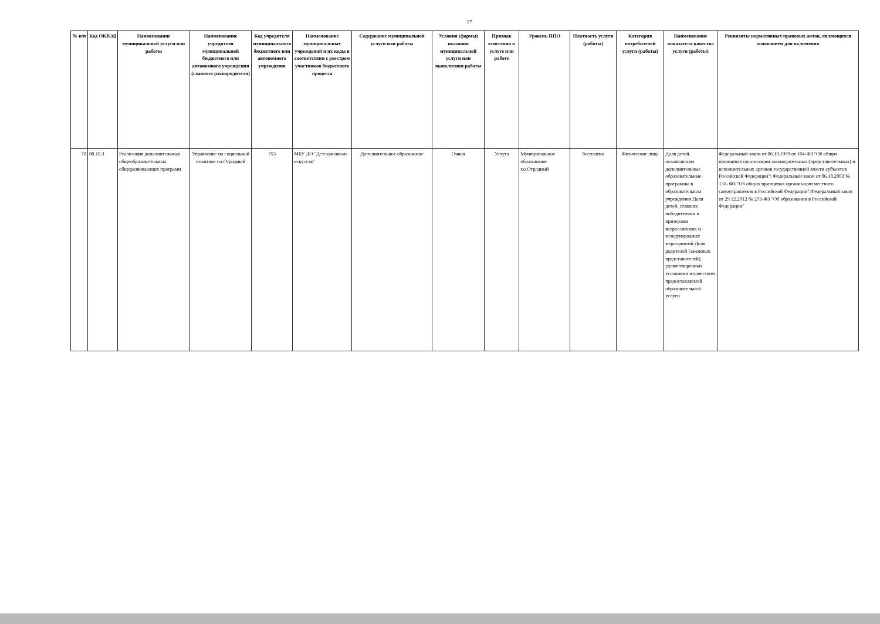17
| № п/п | Код ОКВЭД | Наименование муниципальной услуги или работы | Наименование учредителя муниципальной бюджетного или автономного учреждения (главного распорядителя) | Код учредителя муниципального бюджетного или автономного учреждения | Наименование муниципальных учреждений и их коды в соответствии с реестром участников бюджетного процесса | Содержание муниципальной услуги или работы | Условия (формы) оказания муниципальной услуги или выполнения работы | Признак отнесения к услуге или работе | Уровень ППО | Платность услуги (работы) | Категория потребителей услуги (работы) | Наименование показателя качества услуги (работы) | Реквизиты нормативных правовых актов, являющихся основанием для включения |
| --- | --- | --- | --- | --- | --- | --- | --- | --- | --- | --- | --- | --- | --- |
| 70 | 80.10.3 | Реализация дополнительных общеобразовательных общеразвивающих программ | Управление по социальной политике г.о.Отрадный | 753 | МБУ ДО "Детская школа искусств" | Дополнительное образование | Очная | Услуга | Муниципальное образование г.о.Отрадный | бесплатно | Физические лица | Доля детей, осваивающих дополнительные образовательные программы в образовательном учреждении;Доля детей, ставших победителями и призерами всероссийских и международных мероприятий Доля родителей (законных представителей), удовлетворенных условиями и качеством предоставляемой образовательной услуги | Федеральный закон от 06.10.1999 от 184-ФЗ "Об общих принципах организации законодательных (представительных) и исполнительных органов государственной власти субъектов Российской Федерации"; Федеральный закон от 06.10.2003 № 131- ФЗ "Об общих принципах организации местного самоуправления в Российской Федерации";Федеральный закон от 29.12.2012 № 273-ФЗ "Об образовании в Российской Федерации" |